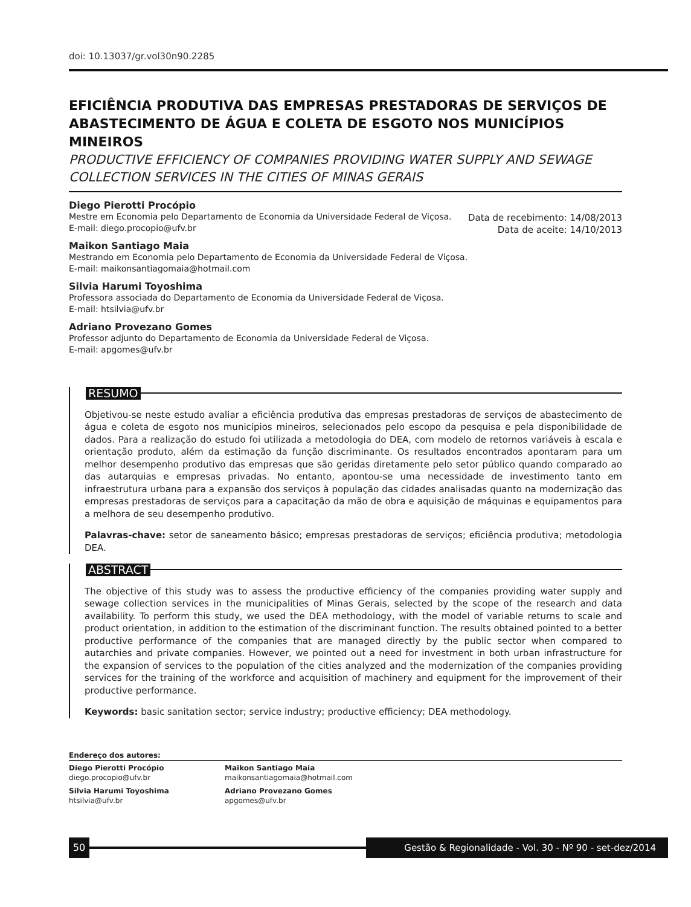doi: 10.13037/gr.vol30n90.2285
EFICIÊNCIA PRODUTIVA DAS EMPRESAS PRESTADORAS DE SERVIÇOS DE ABASTECIMENTO DE ÁGUA E COLETA DE ESGOTO NOS MUNICÍPIOS MINEIROS
PRODUCTIVE EFFICIENCY OF COMPANIES PROVIDING WATER SUPPLY AND SEWAGE COLLECTION SERVICES IN THE CITIES OF MINAS GERAIS
Diego Pierotti Procópio
Mestre em Economia pelo Departamento de Economia da Universidade Federal de Viçosa.
E-mail: diego.procopio@ufv.br
Data de recebimento: 14/08/2013
Data de aceite: 14/10/2013
Maikon Santiago Maia
Mestrando em Economia pelo Departamento de Economia da Universidade Federal de Viçosa.
E-mail: maikonsantiagomaia@hotmail.com
Silvia Harumi Toyoshima
Professora associada do Departamento de Economia da Universidade Federal de Viçosa.
E-mail: htsilvia@ufv.br
Adriano Provezano Gomes
Professor adjunto do Departamento de Economia da Universidade Federal de Viçosa.
E-mail: apgomes@ufv.br
RESUMO
Objetivou-se neste estudo avaliar a eficiência produtiva das empresas prestadoras de serviços de abastecimento de água e coleta de esgoto nos municípios mineiros, selecionados pelo escopo da pesquisa e pela disponibilidade de dados. Para a realização do estudo foi utilizada a metodologia do DEA, com modelo de retornos variáveis à escala e orientação produto, além da estimação da função discriminante. Os resultados encontrados apontaram para um melhor desempenho produtivo das empresas que são geridas diretamente pelo setor público quando comparado ao das autarquias e empresas privadas. No entanto, apontou-se uma necessidade de investimento tanto em infraestrutura urbana para a expansão dos serviços à população das cidades analisadas quanto na modernização das empresas prestadoras de serviços para a capacitação da mão de obra e aquisição de máquinas e equipamentos para a melhora de seu desempenho produtivo.
Palavras-chave: setor de saneamento básico; empresas prestadoras de serviços; eficiência produtiva; metodologia DEA.
ABSTRACT
The objective of this study was to assess the productive efficiency of the companies providing water supply and sewage collection services in the municipalities of Minas Gerais, selected by the scope of the research and data availability. To perform this study, we used the DEA methodology, with the model of variable returns to scale and product orientation, in addition to the estimation of the discriminant function. The results obtained pointed to a better productive performance of the companies that are managed directly by the public sector when compared to autarchies and private companies. However, we pointed out a need for investment in both urban infrastructure for the expansion of services to the population of the cities analyzed and the modernization of the companies providing services for the training of the workforce and acquisition of machinery and equipment for the improvement of their productive performance.
Keywords: basic sanitation sector; service industry; productive efficiency; DEA methodology.
Endereço dos autores:
Diego Pierotti Procópio
diego.procopio@ufv.br
Maikon Santiago Maia
maikonsantiagomaia@hotmail.com
Silvia Harumi Toyoshima
htsilvia@ufv.br
Adriano Provezano Gomes
apgomes@ufv.br
50
Gestão & Regionalidade - Vol. 30 - Nº 90 - set-dez/2014